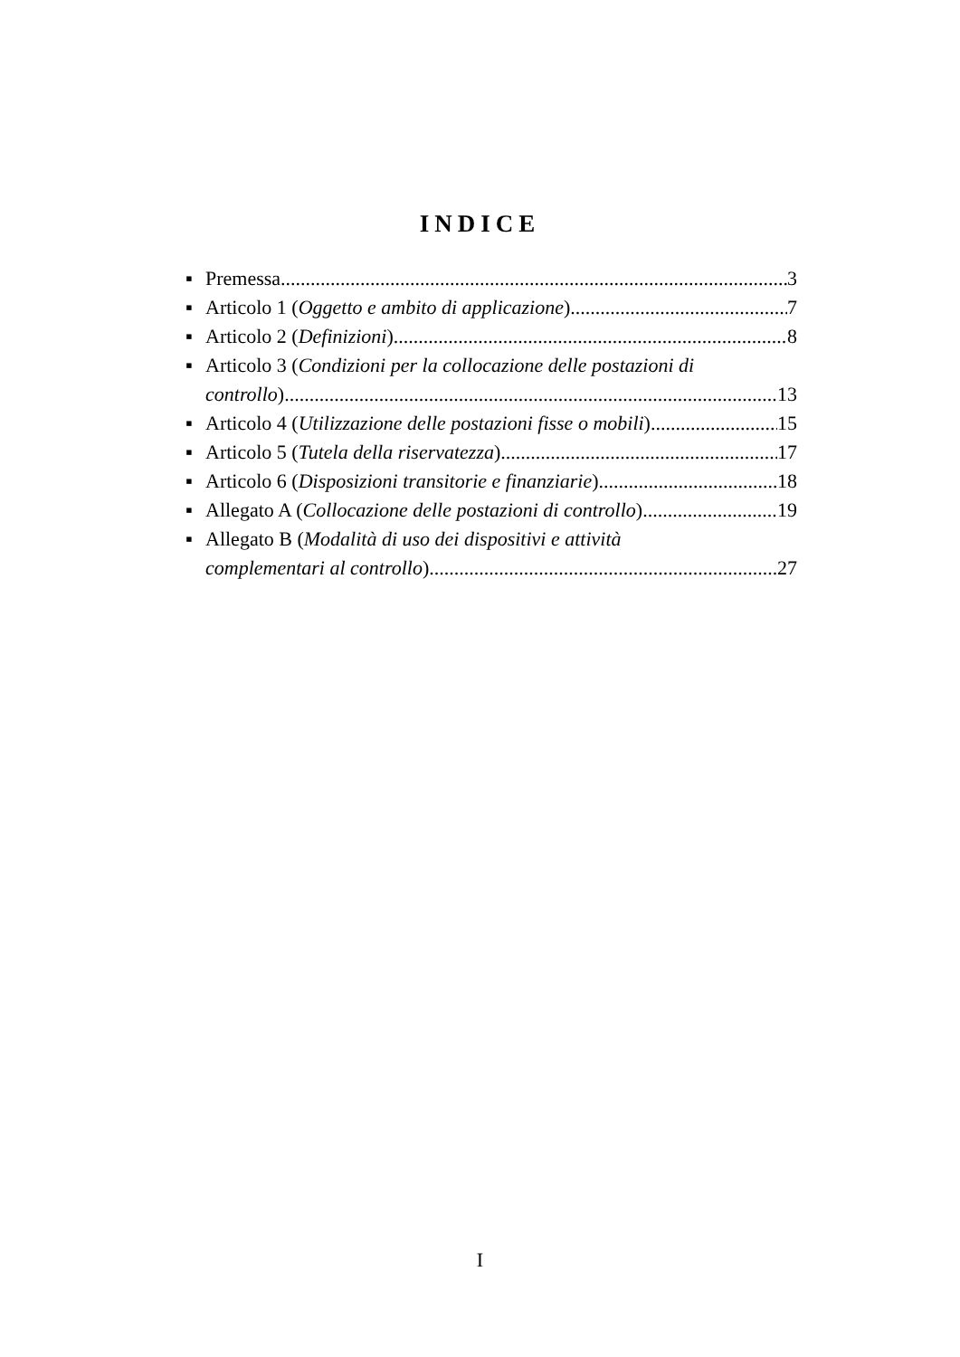INDICE
▪
Premessa 3
▪
Articolo 1 (Oggetto e ambito di applicazione) 7
▪
Articolo 2 (Definizioni) 8
▪ Articolo 3 (Condizioni per la collocazione delle postazioni di
controllo) 13
▪
Articolo 4 (Utilizzazione delle postazioni fisse o mobili) 15
▪
Articolo 5 (Tutela della riservatezza) 17
▪
Articolo 6 (Disposizioni transitorie e finanziarie) 18
▪
Allegato A (Collocazione delle postazioni di controllo) 19
▪ Allegato B (Modalità di uso dei dispositivi e attività
complementari al controllo) 27
I